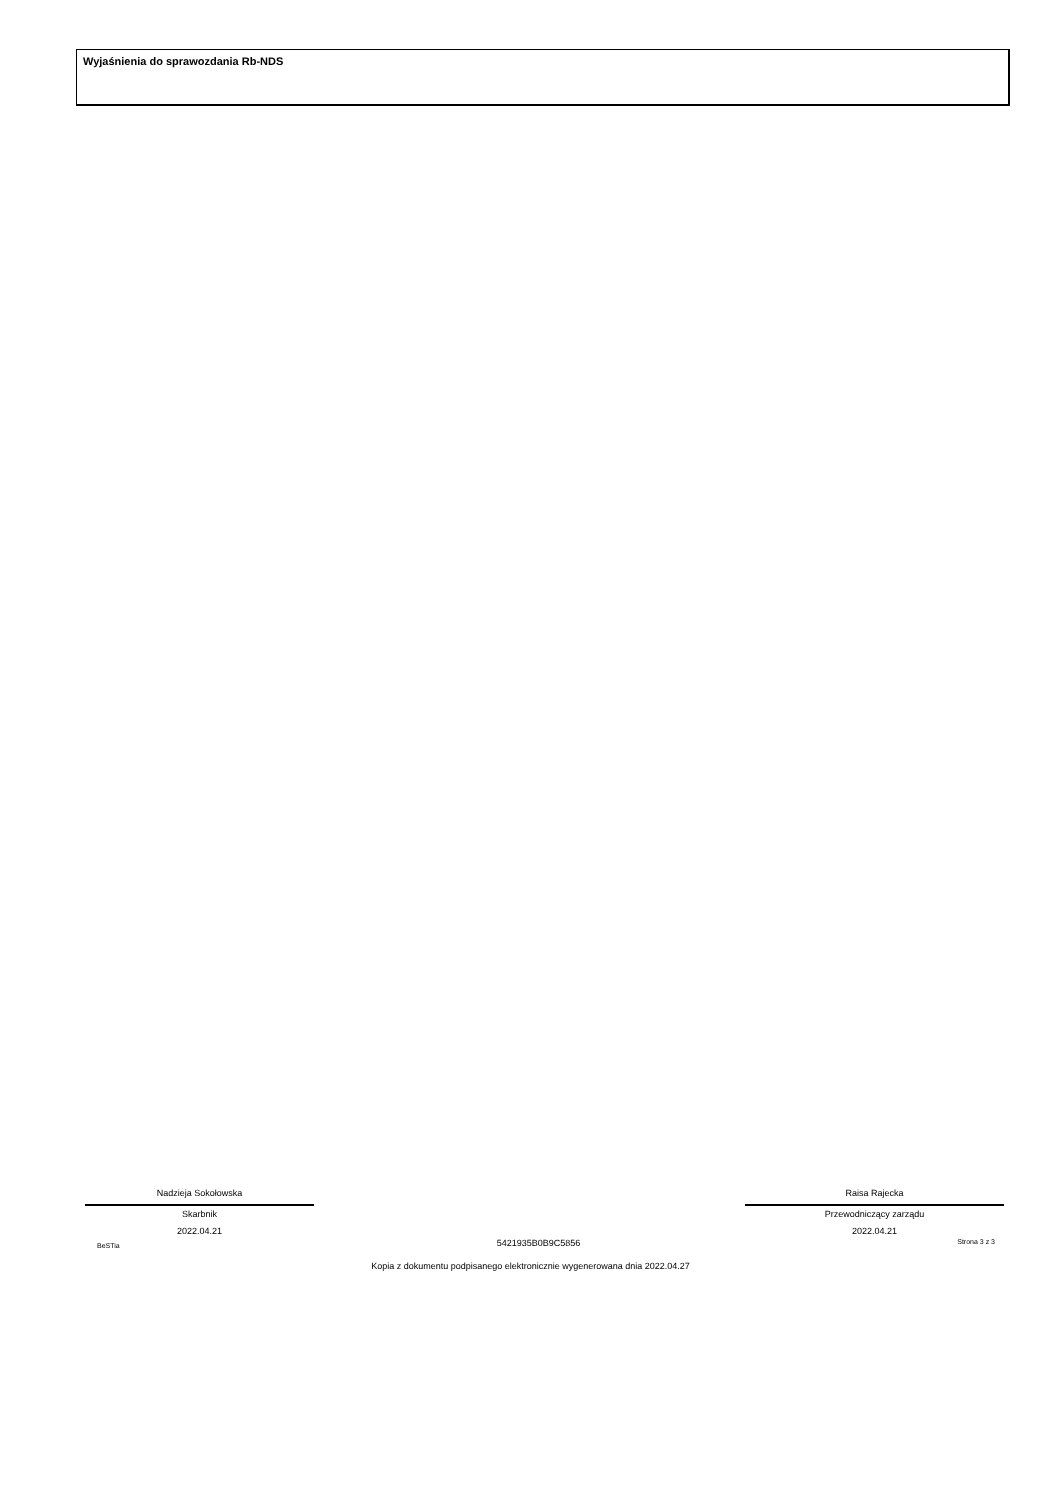Wyjaśnienia do sprawozdania Rb-NDS
Nadzieja Sokołowska
Skarbnik
2022.04.21
Raisa Rajecka
Przewodniczący zarządu
2022.04.21
BeSTia 5421935B0B9C5856 Strona 3 z 3
Kopia z dokumentu podpisanego elektronicznie wygenerowana dnia 2022.04.27